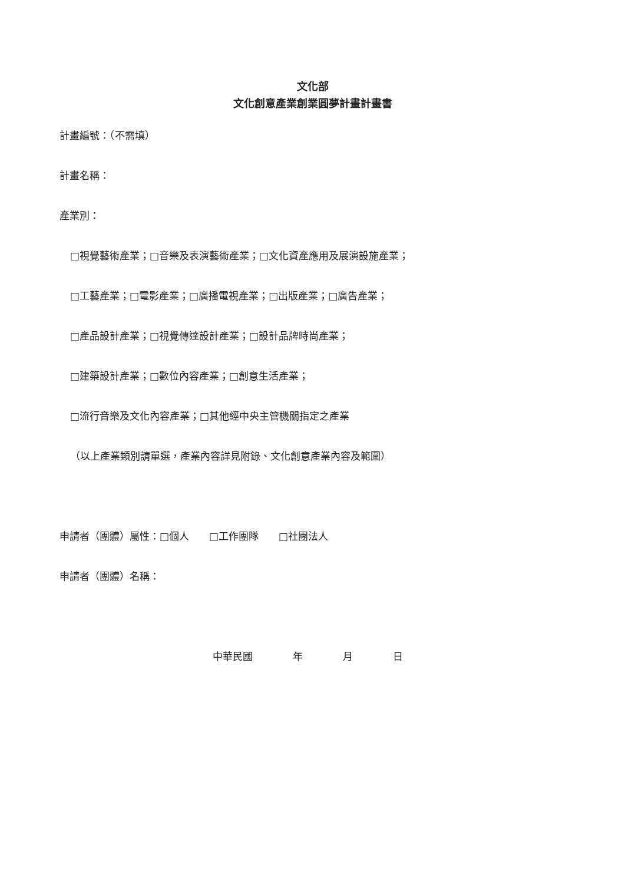文化部
文化創意產業創業圓夢計畫計畫書
計畫編號：（不需填）
計畫名稱：
產業別：
□視覺藝術產業；□音樂及表演藝術產業；□文化資產應用及展演設施產業；
□工藝產業；□電影產業；□廣播電視產業；□出版產業；□廣告產業；
□產品設計產業；□視覺傳達設計產業；□設計品牌時尚產業；
□建築設計產業；□數位內容產業；□創意生活產業；
□流行音樂及文化內容產業；□其他經中央主管機關指定之產業
（以上產業類別請單選，產業內容詳見附錄、文化創意產業內容及範圍）
申請者（團體）屬性：□個人　　□工作團隊　　□社團法人
申請者（團體）名稱：
中華民國　　　　年　　　　月　　　　日